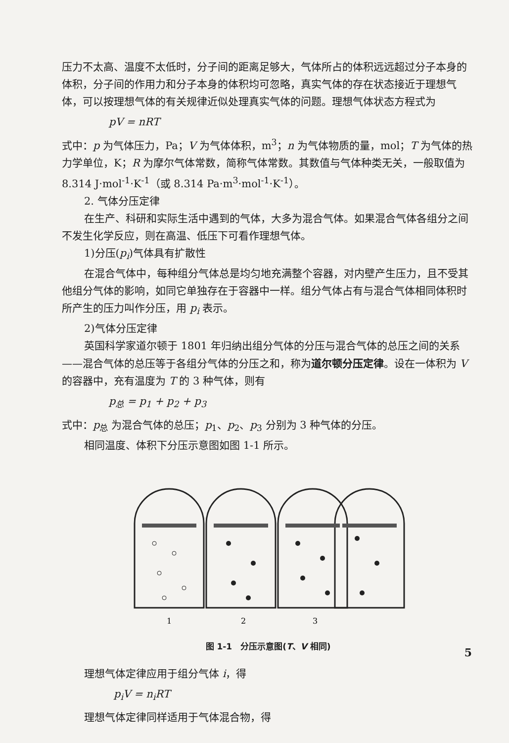压力不太高、温度不太低时，分子间的距离足够大，气体所占的体积远远超过分子本身的体积，分子间的作用力和分子本身的体积均可忽略，真实气体的存在状态接近于理想气体，可以按理想气体的有关规律近似处理真实气体的问题。理想气体状态方程式为
pV = nRT
式中：p 为气体压力，Pa；V 为气体体积，m<sup>3</sup>；n 为气体物质的量，mol；T 为气体的热力学单位，K；R 为摩尔气体常数，简称气体常数。其数值与气体种类无关，一般取值为 8.314 J·mol<sup>-1</sup>·K<sup>-1</sup>（或 8.314 Pa·m<sup>3</sup>·mol<sup>-1</sup>·K<sup>-1</sup>）。
2. 气体分压定律
在生产、科研和实际生活中遇到的气体，大多为混合气体。如果混合气体各组分之间不发生化学反应，则在高温、低压下可看作理想气体。
1)分压(p<sub>i</sub>)气体具有扩散性
在混合气体中，每种组分气体总是均匀地充满整个容器，对内壁产生压力，且不受其他组分气体的影响，如同它单独存在于容器中一样。组分气体占有与混合气体相同体积时所产生的压力叫作分压，用 p<sub>i</sub> 表示。
2)气体分压定律
英国科学家道尔顿于 1801 年归纳出组分气体的分压与混合气体的总压之间的关系——混合气体的总压等于各组分气体的分压之和，称为道尔顿分压定律。设在一体积为 V 的容器中，充有温度为 T 的 3 种气体，则有
p<sub>总</sub> = p<sub>1</sub> + p<sub>2</sub> + p<sub>3</sub>
式中：p<sub>总</sub> 为混合气体的总压；p<sub>1</sub>、p<sub>2</sub>、p<sub>3</sub> 分别为 3 种气体的分压。
相同温度、体积下分压示意图如图 1-1 所示。
1
2
3
图 1-1　分压示意图(T、V 相同)
理想气体定律应用于组分气体 i，得
p<sub>i</sub>V = n<sub>i</sub>RT
理想气体定律同样适用于气体混合物，得
5